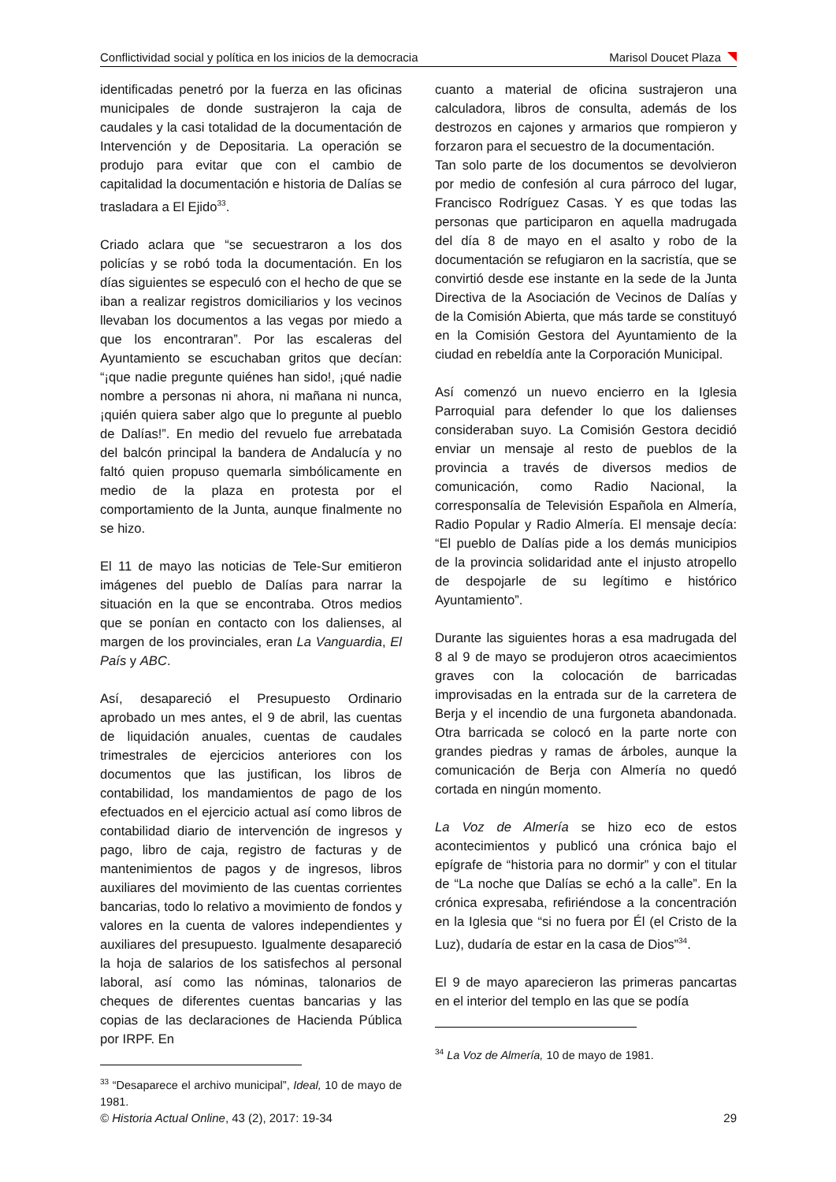Conflictividad social y política en los inicios de la democracia Marisol Doucet Plaza
identificadas penetró por la fuerza en las oficinas municipales de donde sustrajeron la caja de caudales y la casi totalidad de la documentación de Intervención y de Depositaria. La operación se produjo para evitar que con el cambio de capitalidad la documentación e historia de Dalías se trasladara a El Ejido<sup>33</sup>.
Criado aclara que “se secuestraron a los dos policías y se robó toda la documentación. En los días siguientes se especuló con el hecho de que se iban a realizar registros domiciliarios y los vecinos llevaban los documentos a las vegas por miedo a que los encontraran”. Por las escaleras del Ayuntamiento se escuchaban gritos que decían: “¡que nadie pregunte quiénes han sido!, ¡qué nadie nombre a personas ni ahora, ni mañana ni nunca, ¡quién quiera saber algo que lo pregunte al pueblo de Dalías!”. En medio del revuelo fue arrebatada del balcón principal la bandera de Andalucía y no faltó quien propuso quemarla simbólicamente en medio de la plaza en protesta por el comportamiento de la Junta, aunque finalmente no se hizo.
El 11 de mayo las noticias de Tele-Sur emitieron imágenes del pueblo de Dalías para narrar la situación en la que se encontraba. Otros medios que se ponían en contacto con los dalienses, al margen de los provinciales, eran La Vanguardia, El País y ABC.
Así, desapareció el Presupuesto Ordinario aprobado un mes antes, el 9 de abril, las cuentas de liquidación anuales, cuentas de caudales trimestrales de ejercicios anteriores con los documentos que las justifican, los libros de contabilidad, los mandamientos de pago de los efectuados en el ejercicio actual así como libros de contabilidad diario de intervención de ingresos y pago, libro de caja, registro de facturas y de mantenimientos de pagos y de ingresos, libros auxiliares del movimiento de las cuentas corrientes bancarias, todo lo relativo a movimiento de fondos y valores en la cuenta de valores independientes y auxiliares del presupuesto. Igualmente desapareció la hoja de salarios de los satisfechos al personal laboral, así como las nóminas, talonarios de cheques de diferentes cuentas bancarias y las copias de las declaraciones de Hacienda Pública por IRPF. En
<sup>33</sup> “Desaparece el archivo municipal”, Ideal, 10 de mayo de 1981.
cuanto a material de oficina sustrajeron una calculadora, libros de consulta, además de los destrozos en cajones y armarios que rompieron y forzaron para el secuestro de la documentación.
Tan solo parte de los documentos se devolvieron por medio de confesión al cura párroco del lugar, Francisco Rodríguez Casas. Y es que todas las personas que participaron en aquella madrugada del día 8 de mayo en el asalto y robo de la documentación se refugiaron en la sacristía, que se convirtió desde ese instante en la sede de la Junta Directiva de la Asociación de Vecinos de Dalías y de la Comisión Abierta, que más tarde se constituyó en la Comisión Gestora del Ayuntamiento de la ciudad en rebeldía ante la Corporación Municipal.
Así comenzó un nuevo encierro en la Iglesia Parroquial para defender lo que los dalienses consideraban suyo. La Comisión Gestora decidió enviar un mensaje al resto de pueblos de la provincia a través de diversos medios de comunicación, como Radio Nacional, la corresponsalía de Televisión Española en Almería, Radio Popular y Radio Almería. El mensaje decía: “El pueblo de Dalías pide a los demás municipios de la provincia solidaridad ante el injusto atropello de despojarle de su legítimo e histórico Ayuntamiento”.
Durante las siguientes horas a esa madrugada del 8 al 9 de mayo se produjeron otros acaecimientos graves con la colocación de barricadas improvisadas en la entrada sur de la carretera de Berja y el incendio de una furgoneta abandonada. Otra barricada se colocó en la parte norte con grandes piedras y ramas de árboles, aunque la comunicación de Berja con Almería no quedó cortada en ningún momento.
La Voz de Almería se hizo eco de estos acontecimientos y publicó una crónica bajo el epígrafe de “historia para no dormir” y con el titular de “La noche que Dalías se echó a la calle”. En la crónica expresaba, refiriéndose a la concentración en la Iglesia que “si no fuera por Él (el Cristo de la Luz), dudaría de estar en la casa de Dios”<sup>34</sup>.
El 9 de mayo aparecieron las primeras pancartas en el interior del templo en las que se podía
<sup>34</sup> La Voz de Almería, 10 de mayo de 1981.
© Historia Actual Online, 43 (2), 2017: 19-34 29